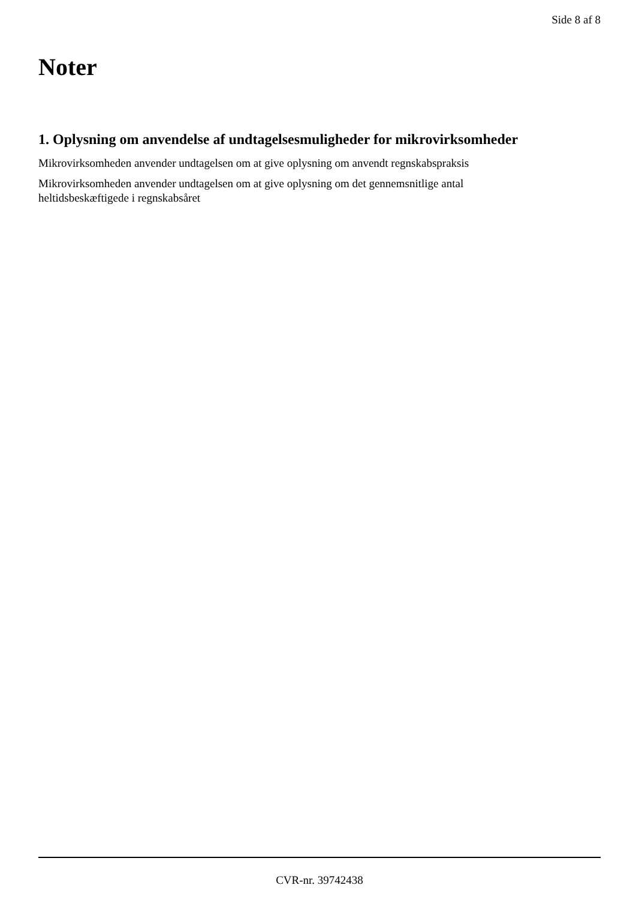Side 8 af 8
Noter
1. Oplysning om anvendelse af undtagelsesmuligheder for mikrovirksomheder
Mikrovirksomheden anvender undtagelsen om at give oplysning om anvendt regnskabspraksis
Mikrovirksomheden anvender undtagelsen om at give oplysning om det gennemsnitlige antal
heltidsbeskæftigede i regnskabsåret
CVR-nr. 39742438